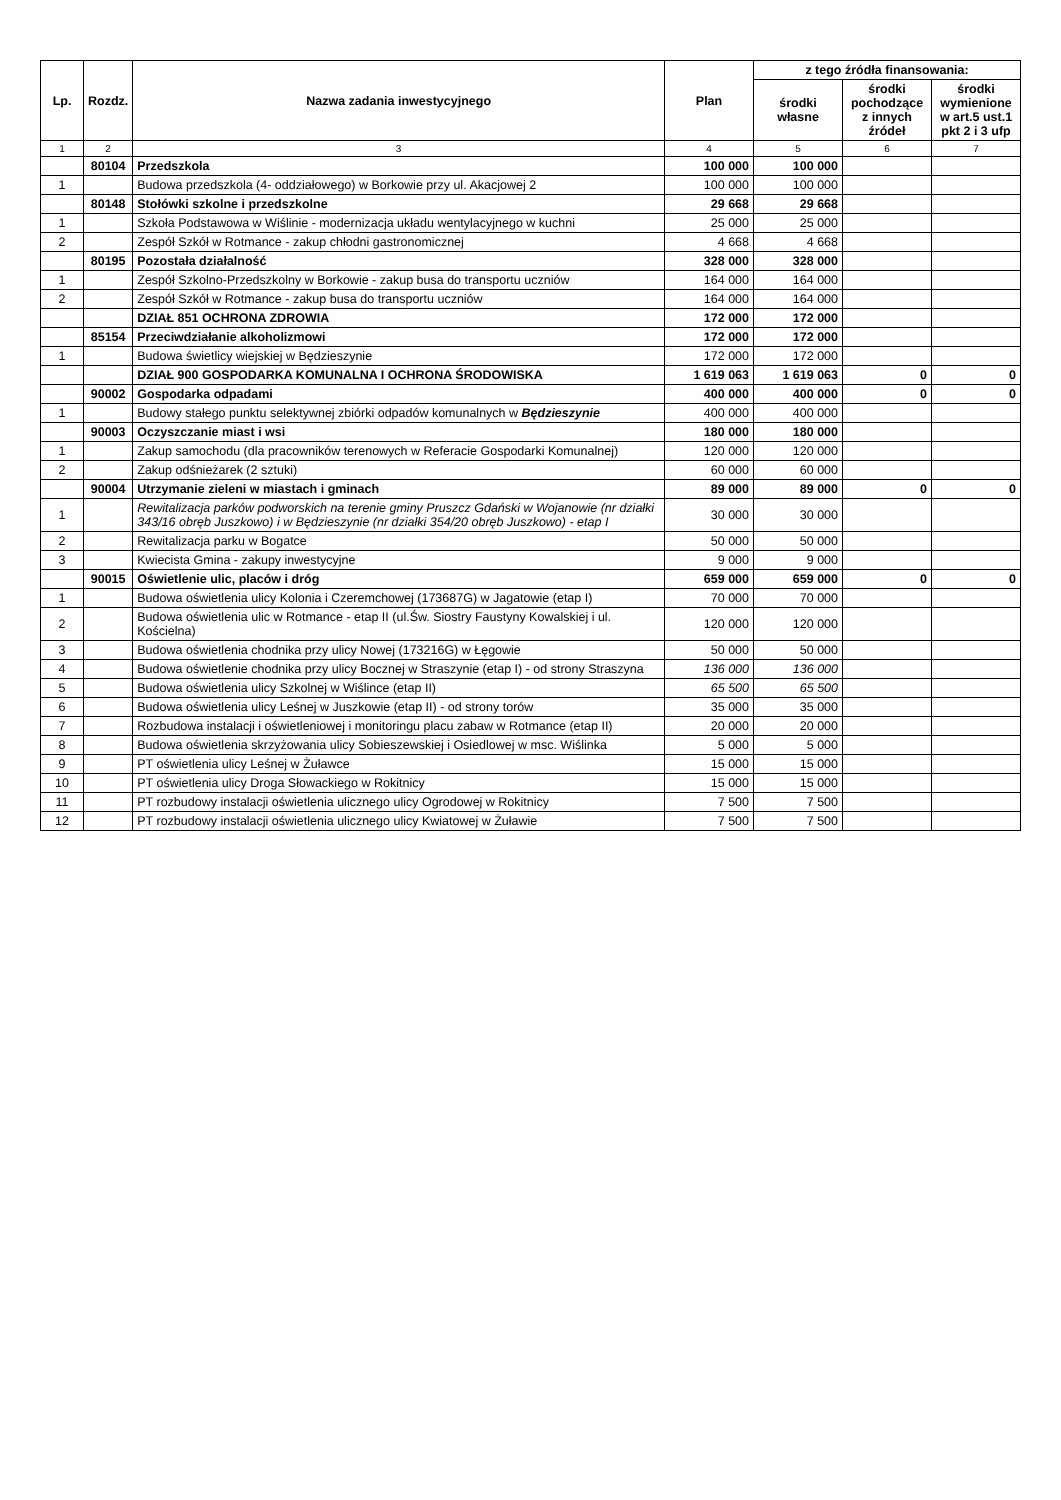| Lp. | Rozdz. | Nazwa zadania inwestycyjnego | Plan | z tego źródła finansowania: | | |
| --- | --- | --- | --- | --- | --- | --- |
| | | | | środki własne | środki pochodzące z innych źródeł | środki wymienione w art.5 ust.1 pkt 2 i 3 ufp |
| 1 | 2 | 3 | 4 | 5 | 6 | 7 |
| | 80104 | Przedszkola | 100 000 | 100 000 | | |
| 1 | | Budowa przedszkola (4- oddziałowego) w Borkowie przy ul. Akacjowej 2 | 100 000 | 100 000 | | |
| | 80148 | Stołówki szkolne i przedszkolne | 29 668 | 29 668 | | |
| 1 | | Szkoła Podstawowa w Wiślinie - modernizacja układu wentylacyjnego w kuchni | 25 000 | 25 000 | | |
| 2 | | Zespół Szkół w Rotmance - zakup chłodni gastronomicznej | 4 668 | 4 668 | | |
| | 80195 | Pozostała działalność | 328 000 | 328 000 | | |
| 1 | | Zespół Szkolno-Przedszkolny w Borkowie - zakup busa do transportu uczniów | 164 000 | 164 000 | | |
| 2 | | Zespół Szkół w Rotmance - zakup busa do transportu uczniów | 164 000 | 164 000 | | |
| | | DZIAŁ 851 OCHRONA ZDROWIA | 172 000 | 172 000 | | |
| | 85154 | Przeciwdziałanie alkoholizmowi | 172 000 | 172 000 | | |
| 1 | | Budowa świetlicy wiejskiej w Będzieszynie | 172 000 | 172 000 | | |
| | | DZIAŁ 900 GOSPODARKA KOMUNALNA I OCHRONA ŚRODOWISKA | 1 619 063 | 1 619 063 | 0 | 0 |
| | 90002 | Gospodarka odpadami | 400 000 | 400 000 | 0 | 0 |
| 1 | | Budowy stałego punktu selektywnej zbiórki odpadów komunalnych w Będzieszynie | 400 000 | 400 000 | | |
| | 90003 | Oczyszczanie miast i wsi | 180 000 | 180 000 | | |
| 1 | | Zakup samochodu (dla pracowników terenowych w Referacie Gospodarki Komunalnej) | 120 000 | 120 000 | | |
| 2 | | Zakup odśnieżarek (2 sztuki) | 60 000 | 60 000 | | |
| | 90004 | Utrzymanie zieleni w miastach i gminach | 89 000 | 89 000 | 0 | 0 |
| 1 | | Rewitalizacja parków podworskich na terenie gminy Pruszcz Gdański w Wojanowie (nr działki 343/16 obręb Juszkowo) i w Będzieszynie (nr działki 354/20 obręb Juszkowo) - etap I | 30 000 | 30 000 | | |
| 2 | | Rewitalizacja parku w Bogatce | 50 000 | 50 000 | | |
| 3 | | Kwiecista Gmina - zakupy inwestycyjne | 9 000 | 9 000 | | |
| | 90015 | Oświetlenie ulic, placów i dróg | 659 000 | 659 000 | 0 | 0 |
| 1 | | Budowa oświetlenia ulicy Kolonia i Czeremchowej (173687G) w Jagatowie (etap I) | 70 000 | 70 000 | | |
| 2 | | Budowa oświetlenia ulic w Rotmance - etap II (ul.Św. Siostry Faustyny Kowalskiej i ul. Kościelna) | 120 000 | 120 000 | | |
| 3 | | Budowa oświetlenia chodnika przy ulicy Nowej (173216G) w Łęgowie | 50 000 | 50 000 | | |
| 4 | | Budowa oświetlenie chodnika przy ulicy Bocznej w Straszynie (etap I) - od strony Straszyna | 136 000 | 136 000 | | |
| 5 | | Budowa oświetlenia ulicy Szkolnej w Wiślince (etap II) | 65 500 | 65 500 | | |
| 6 | | Budowa oświetlenia ulicy Leśnej w Juszkowie (etap II) - od strony torów | 35 000 | 35 000 | | |
| 7 | | Rozbudowa instalacji i oświetleniowej i monitoringu placu zabaw w Rotmance (etap II) | 20 000 | 20 000 | | |
| 8 | | Budowa oświetlenia skrzyżowania ulicy Sobieszewskiej i Osiedlowej w msc. Wiślinka | 5 000 | 5 000 | | |
| 9 | | PT oświetlenia ulicy Leśnej w Żuławce | 15 000 | 15 000 | | |
| 10 | | PT oświetlenia ulicy Droga Słowackiego w Rokitnicy | 15 000 | 15 000 | | |
| 11 | | PT rozbudowy instalacji oświetlenia ulicznego ulicy Ogrodowej w Rokitnicy | 7 500 | 7 500 | | |
| 12 | | PT rozbudowy instalacji oświetlenia ulicznego ulicy Kwiatowej w Żuławie | 7 500 | 7 500 | | |